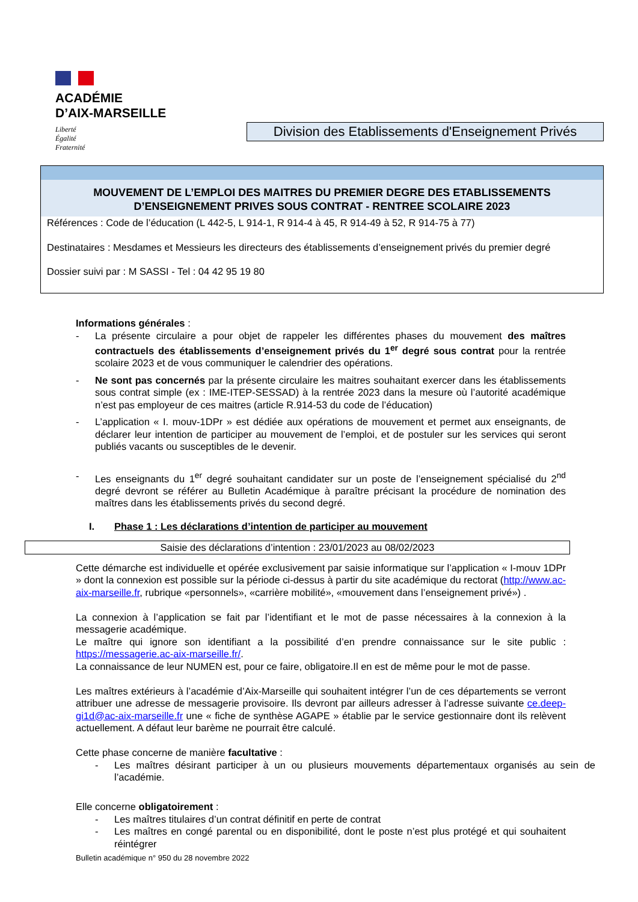ACADÉMIE
D’AIX-MARSEILLE
Liberté
Égalité
Fraternité
Division des Etablissements d'Enseignement Privés
MOUVEMENT DE L’EMPLOI DES MAITRES DU PREMIER DEGRE DES ETABLISSEMENTS
D’ENSEIGNEMENT PRIVES SOUS CONTRAT - RENTREE SCOLAIRE 2023
Références : Code de l’éducation (L 442-5, L 914-1, R 914-4 à 45, R 914-49 à 52, R 914-75 à 77)
Destinataires : Mesdames et Messieurs les directeurs des établissements d’enseignement privés du premier degré
Dossier suivi par : M SASSI - Tel : 04 42 95 19 80
Informations générales :
- La présente circulaire a pour objet de rappeler les différentes phases du mouvement des maîtres contractuels des établissements d’enseignement privés du 1<sup>er</sup> degré sous contrat pour la rentrée scolaire 2023 et de vous communiquer le calendrier des opérations.
- Ne sont pas concernés par la présente circulaire les maitres souhaitant exercer dans les établissements sous contrat simple (ex : IME-ITEP-SESSAD) à la rentrée 2023 dans la mesure où l’autorité académique n’est pas employeur de ces maitres (article R.914-53 du code de l’éducation)
- L’application « I. mouv-1DPr » est dédiée aux opérations de mouvement et permet aux enseignants, de déclarer leur intention de participer au mouvement de l’emploi, et de postuler sur les services qui seront publiés vacants ou susceptibles de le devenir.
- Les enseignants du 1<sup>er</sup> degré souhaitant candidater sur un poste de l’enseignement spécialisé du 2<sup>nd</sup> degré devront se référer au Bulletin Académique à paraître précisant la procédure de nomination des maîtres dans les établissements privés du second degré.
I. Phase 1 : Les déclarations d’intention de participer au mouvement
Saisie des déclarations d’intention : 23/01/2023 au 08/02/2023
Cette démarche est individuelle et opérée exclusivement par saisie informatique sur l’application « I-mouv 1DPr » dont la connexion est possible sur la période ci-dessus à partir du site académique du rectorat (http://www.ac- aix-marseille.fr, rubrique «personnels», «carrière mobilité», «mouvement dans l’enseignement privé») .
La connexion à l’application se fait par l’identifiant et le mot de passe nécessaires à la connexion à la messagerie académique.
Le maître qui ignore son identifiant a la possibilité d’en prendre connaissance sur le site public : https://messagerie.ac-aix-marseille.fr/.
La connaissance de leur NUMEN est, pour ce faire, obligatoire.Il en est de même pour le mot de passe.
Les maîtres extérieurs à l’académie d’Aix-Marseille qui souhaitent intégrer l’un de ces départements se verront attribuer une adresse de messagerie provisoire. Ils devront par ailleurs adresser à l’adresse suivante ce.deep-gi1d@ac-aix-marseille.fr une « fiche de synthèse AGAPE » établie par le service gestionnaire dont ils relèvent actuellement. A défaut leur barème ne pourrait être calculé.
Cette phase concerne de manière facultative :
- Les maîtres désirant participer à un ou plusieurs mouvements départementaux organisés au sein de l’académie.
Elle concerne obligatoirement :
- Les maîtres titulaires d’un contrat définitif en perte de contrat
- Les maîtres en congé parental ou en disponibilité, dont le poste n’est plus protégé et qui souhaitent réintégrer
Bulletin académique n° 950 du 28 novembre 2022